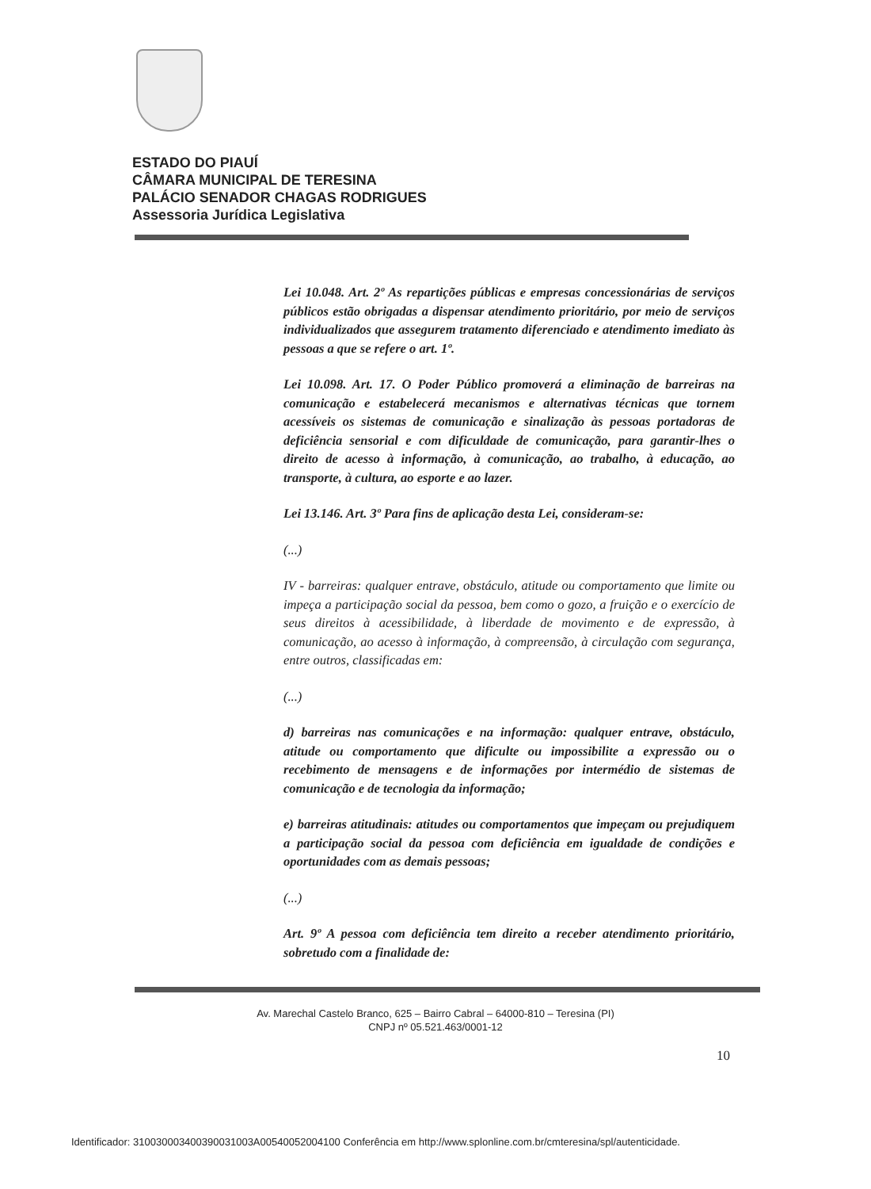ESTADO DO PIAUÍ
CÂMARA MUNICIPAL DE TERESINA
PALÁCIO SENADOR CHAGAS RODRIGUES
Assessoria Jurídica Legislativa
Lei 10.048. Art. 2º As repartições públicas e empresas concessionárias de serviços públicos estão obrigadas a dispensar atendimento prioritário, por meio de serviços individualizados que assegurem tratamento diferenciado e atendimento imediato às pessoas a que se refere o art. 1º.
Lei 10.098. Art. 17. O Poder Público promoverá a eliminação de barreiras na comunicação e estabelecerá mecanismos e alternativas técnicas que tornem acessíveis os sistemas de comunicação e sinalização às pessoas portadoras de deficiência sensorial e com dificuldade de comunicação, para garantir-lhes o direito de acesso à informação, à comunicação, ao trabalho, à educação, ao transporte, à cultura, ao esporte e ao lazer.
Lei 13.146. Art. 3º Para fins de aplicação desta Lei, consideram-se:
(...)
IV - barreiras: qualquer entrave, obstáculo, atitude ou comportamento que limite ou impeça a participação social da pessoa, bem como o gozo, a fruição e o exercício de seus direitos à acessibilidade, à liberdade de movimento e de expressão, à comunicação, ao acesso à informação, à compreensão, à circulação com segurança, entre outros, classificadas em:
(...)
d) barreiras nas comunicações e na informação: qualquer entrave, obstáculo, atitude ou comportamento que dificulte ou impossibilite a expressão ou o recebimento de mensagens e de informações por intermédio de sistemas de comunicação e de tecnologia da informação;
e) barreiras atitudinais: atitudes ou comportamentos que impeçam ou prejudiquem a participação social da pessoa com deficiência em igualdade de condições e oportunidades com as demais pessoas;
(...)
Art. 9º A pessoa com deficiência tem direito a receber atendimento prioritário, sobretudo com a finalidade de:
Av. Marechal Castelo Branco, 625 – Bairro Cabral – 64000-810 – Teresina (PI)
CNPJ nº 05.521.463/0001-12
10
Identificador: 310030003400390031003A00540052004100 Conferência em http://www.splonline.com.br/cmteresina/spl/autenticidade.